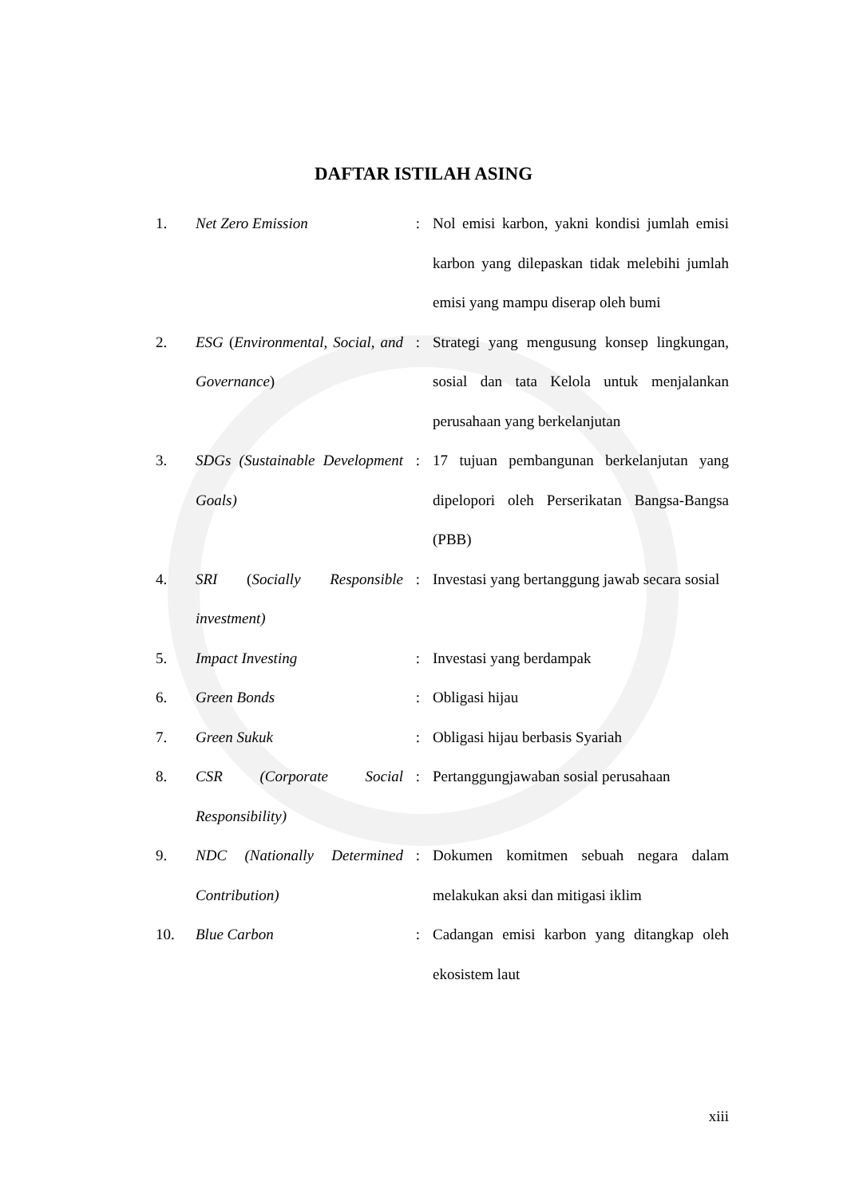DAFTAR ISTILAH ASING
| 1. | Net Zero Emission | : | Nol emisi karbon, yakni kondisi jumlah emisi karbon yang dilepaskan tidak melebihi jumlah emisi yang mampu diserap oleh bumi |
| 2. | ESG ( Environmental, Social, and Governance ) | : | Strategi yang mengusung konsep lingkungan, sosial dan tata Kelola untuk menjalankan perusahaan yang berkelanjutan |
| 3. | SDGs (Sustainable Development Goals) | : | 17 tujuan pembangunan berkelanjutan yang dipelopori oleh Perserikatan Bangsa-Bangsa (PBB) |
| 4. | SRI ( Socially Responsible investment) | : | Investasi yang bertanggung jawab secara sosial |
| 5. | Impact Investing | : | Investasi yang berdampak |
| 6. | Green Bonds | : | Obligasi hijau |
| 7. | Green Sukuk | : | Obligasi hijau berbasis Syariah |
| 8. | CSR (Corporate Social Responsibility) | : | Pertanggungjawaban sosial perusahaan |
| 9. | NDC (Nationally Determined Contribution) | : | Dokumen komitmen sebuah negara dalam melakukan aksi dan mitigasi iklim |
| 10. | Blue Carbon | : | Cadangan emisi karbon yang ditangkap oleh ekosistem laut |
xiii